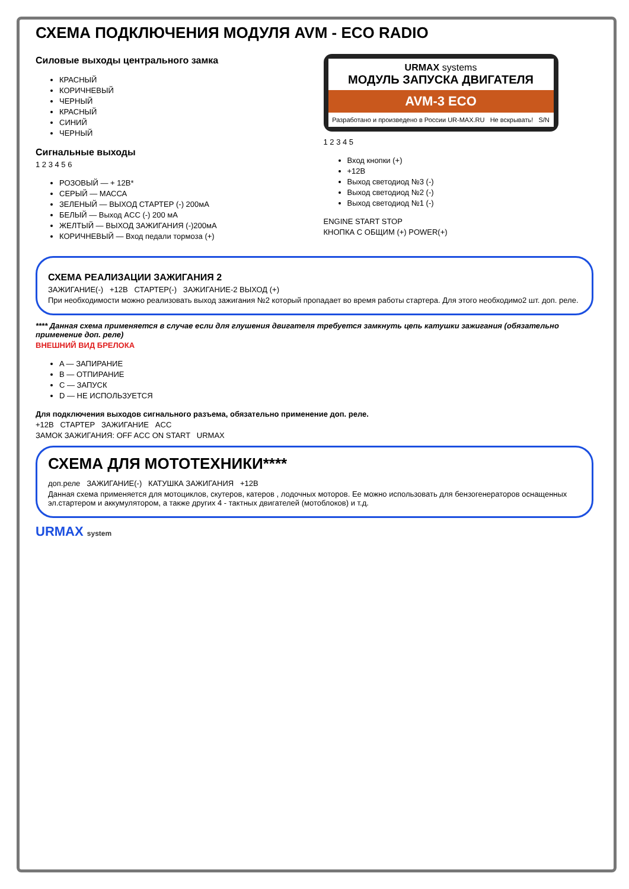СХЕМА ПОДКЛЮЧЕНИЯ МОДУЛЯ AVM - ECO RADIO
Силовые выходы центрального замка
КРАСНЫЙ
КОРИЧНЕВЫЙ
ЧЕРНЫЙ
КРАСНЫЙ
СИНИЙ
ЧЕРНЫЙ
Сигнальные выходы
1 2 3 4 5 6
РОЗОВЫЙ — + 12В*
СЕРЫЙ — МАССА
ЗЕЛЕНЫЙ — ВЫХОД СТАРТЕР (-) 200мА
БЕЛЫЙ — Выход ACC (-) 200 мА
ЖЕЛТЫЙ — ВЫХОД ЗАЖИГАНИЯ (-)200мА
КОРИЧНЕВЫЙ — Вход педали тормоза (+)
URMAX systems
МОДУЛЬ ЗАПУСКА ДВИГАТЕЛЯ
AVM-3 ECO
Разработано и произведено в России UR-MAX.RU Не вскрывать! S/N
1 2 3 4 5
Вход кнопки (+)
+12В
Выход светодиод №3 (-)
Выход светодиод №2 (-)
Выход светодиод №1 (-)
ENGINE START STOP
КНОПКА С ОБЩИМ (+) POWER(+)
СХЕМА РЕАЛИЗАЦИИ ЗАЖИГАНИЯ 2
ЗАЖИГАНИЕ(-) +12В СТАРТЕР(-) ЗАЖИГАНИЕ-2 ВЫХОД (+)
При необходимости можно реализовать выход зажигания №2 который пропадает во время работы стартера. Для этого необходимо2 шт. доп. реле.
**** Данная схема применяется в случае если для глушения двигателя требуется замкнуть цепь катушки зажигания (обязательно применение доп. реле)
ВНЕШНИЙ ВИД БРЕЛОКА
A — ЗАПИРАНИЕ
B — ОТПИРАНИЕ
C — ЗАПУСК
D — НЕ ИСПОЛЬЗУЕТСЯ
Для подключения выходов сигнального разъема, обязательно применение доп. реле.
+12В СТАРТЕР ЗАЖИГАНИЕ ACC
ЗАМОК ЗАЖИГАНИЯ: OFF ACC ON START URMAX
СХЕМА ДЛЯ МОТОТЕХНИКИ****
доп.реле ЗАЖИГАНИЕ(-) КАТУШКА ЗАЖИГАНИЯ +12В
Данная схема применяется для мотоциклов, скутеров, катеров , лодочных моторов. Ее можно использовать для бензогенераторов оснащенных эл.стартером и аккумулятором, а также других 4 - тактных двигателей (мотоблоков) и т.д.
URMAX system